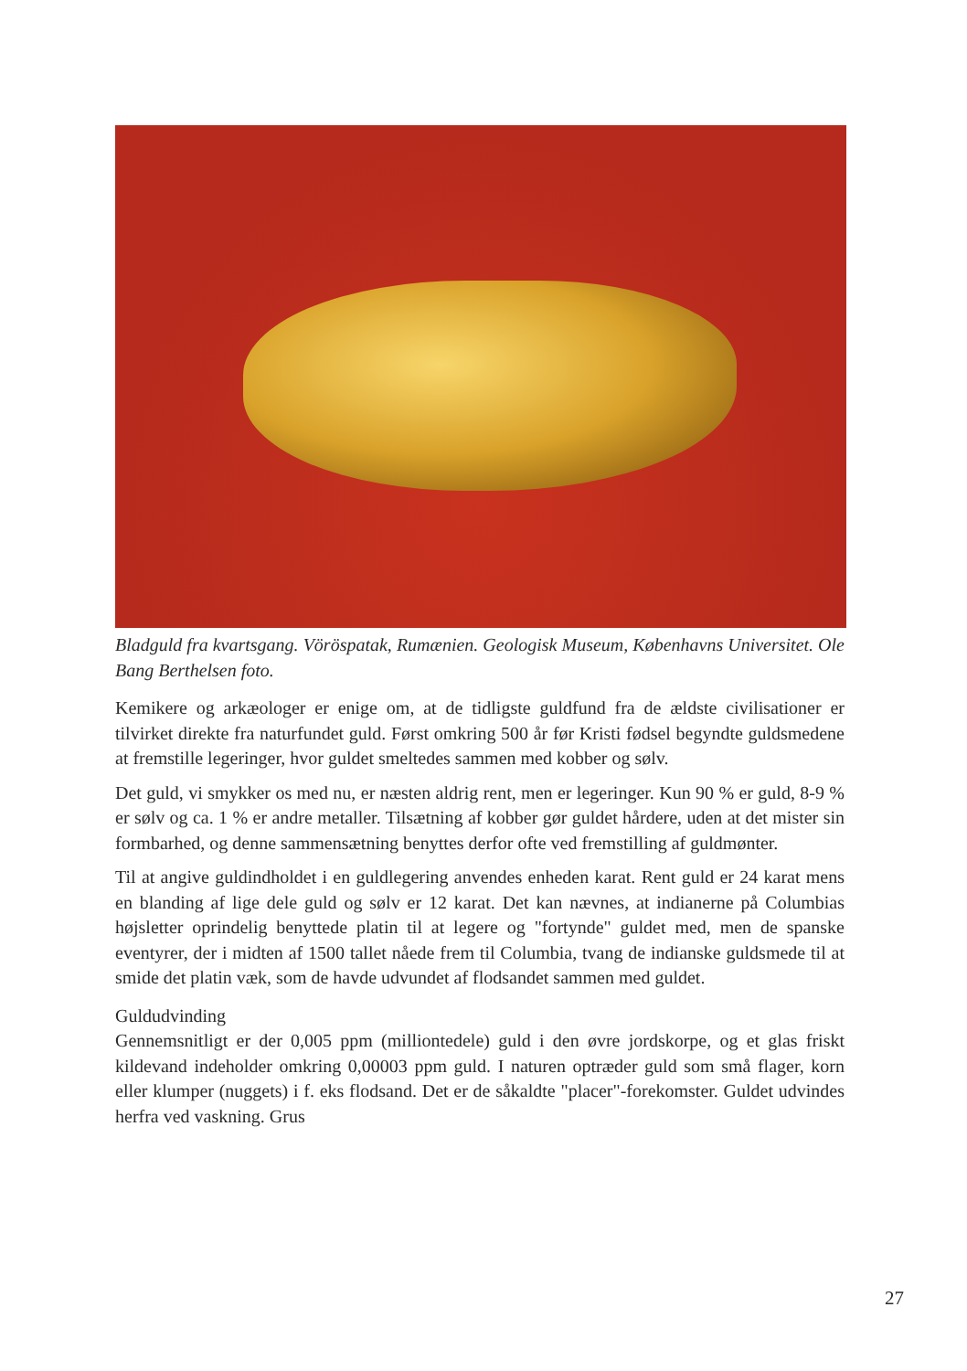Bladguld fra kvartsgang. Vöröspatak, Rumænien. Geologisk Museum, Københavns Universitet. Ole Bang Berthelsen foto.
Kemikere og arkæologer er enige om, at de tidligste guldfund fra de ældste civilisationer er tilvirket direkte fra naturfundet guld. Først omkring 500 år før Kristi fødsel begyndte guldsmedene at fremstille legeringer, hvor guldet smeltedes sammen med kobber og sølv.
Det guld, vi smykker os med nu, er næsten aldrig rent, men er legeringer. Kun 90 % er guld, 8-9 % er sølv og ca. 1 % er andre metaller. Tilsætning af kobber gør guldet hårdere, uden at det mister sin formbarhed, og denne sammensætning benyttes derfor ofte ved fremstilling af guldmønter.
Til at angive guldindholdet i en guldlegering anvendes enheden karat. Rent guld er 24 karat mens en blanding af lige dele guld og sølv er 12 karat. Det kan nævnes, at indianerne på Columbias højsletter oprindelig benyttede platin til at legere og "fortynde" guldet med, men de spanske eventyrer, der i midten af 1500 tallet nåede frem til Columbia, tvang de indianske guldsmede til at smide det platin væk, som de havde udvundet af flodsandet sammen med guldet.
Guldudvinding
Gennemsnitligt er der 0,005 ppm (milliontedele) guld i den øvre jordskorpe, og et glas friskt kildevand indeholder omkring 0,00003 ppm guld. I naturen optræder guld som små flager, korn eller klumper (nuggets) i f. eks flodsand. Det er de såkaldte "placer"-forekomster. Guldet udvindes herfra ved vaskning. Grus
27